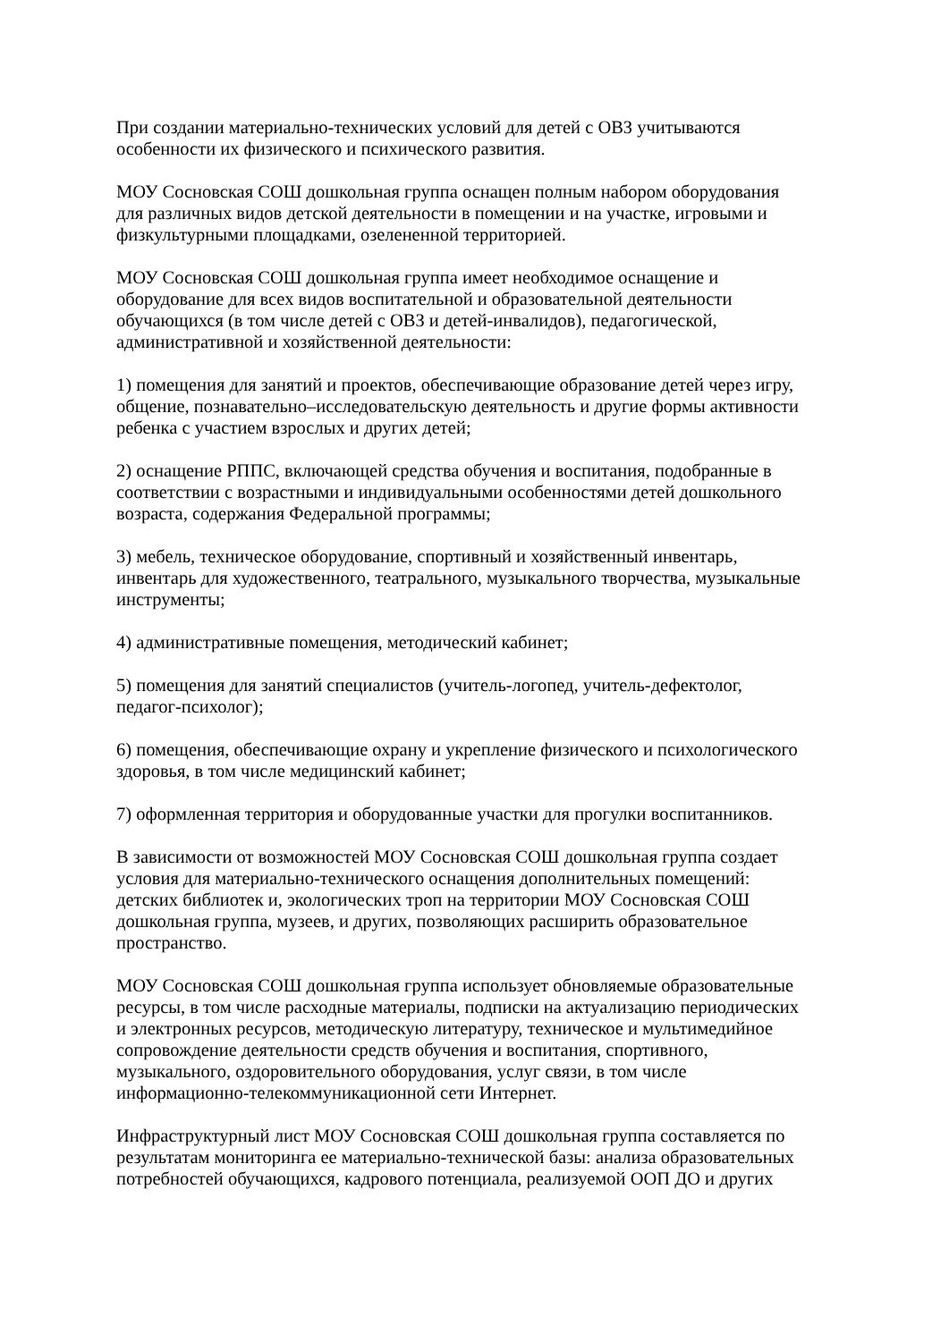При создании материально-технических условий для детей с ОВЗ учитываются
особенности их физического и психического развития.
МОУ Сосновская СОШ дошкольная группа оснащен полным набором оборудования
для различных видов детской деятельности в помещении и на участке, игровыми и
физкультурными площадками, озелененной территорией.
МОУ Сосновская СОШ дошкольная группа имеет необходимое оснащение и
оборудование для всех видов воспитательной и образовательной деятельности
обучающихся (в том числе детей с ОВЗ и детей-инвалидов), педагогической,
административной и хозяйственной деятельности:
1) помещения для занятий и проектов, обеспечивающие образование детей через игру,
общение, познавательно–исследовательскую деятельность и другие формы активности
ребенка с участием взрослых и других детей;
2) оснащение РППС, включающей средства обучения и воспитания, подобранные в
соответствии с возрастными и индивидуальными особенностями детей дошкольного
возраста, содержания Федеральной программы;
3) мебель, техническое оборудование, спортивный и хозяйственный инвентарь,
инвентарь для художественного, театрального, музыкального творчества, музыкальные
инструменты;
4) административные помещения, методический кабинет;
5) помещения для занятий специалистов (учитель-логопед, учитель-дефектолог,
педагог-психолог);
6) помещения, обеспечивающие охрану и укрепление физического и психологического
здоровья, в том числе медицинский кабинет;
7) оформленная территория и оборудованные участки для прогулки воспитанников.
В зависимости от возможностей МОУ Сосновская СОШ дошкольная группа создает
условия для материально-технического оснащения дополнительных помещений:
детских библиотек и, экологических троп на территории МОУ Сосновская СОШ
дошкольная группа, музеев, и других, позволяющих расширить образовательное
пространство.
МОУ Сосновская СОШ дошкольная группа использует обновляемые образовательные
ресурсы, в том числе расходные материалы, подписки на актуализацию периодических
и электронных ресурсов, методическую литературу, техническое и мультимедийное
сопровождение деятельности средств обучения и воспитания, спортивного,
музыкального, оздоровительного оборудования, услуг связи, в том числе
информационно-телекоммуникационной сети Интернет.
Инфраструктурный лист МОУ Сосновская СОШ дошкольная группа составляется по
результатам мониторинга ее материально-технической базы: анализа образовательных
потребностей обучающихся, кадрового потенциала, реализуемой ООП ДО и других